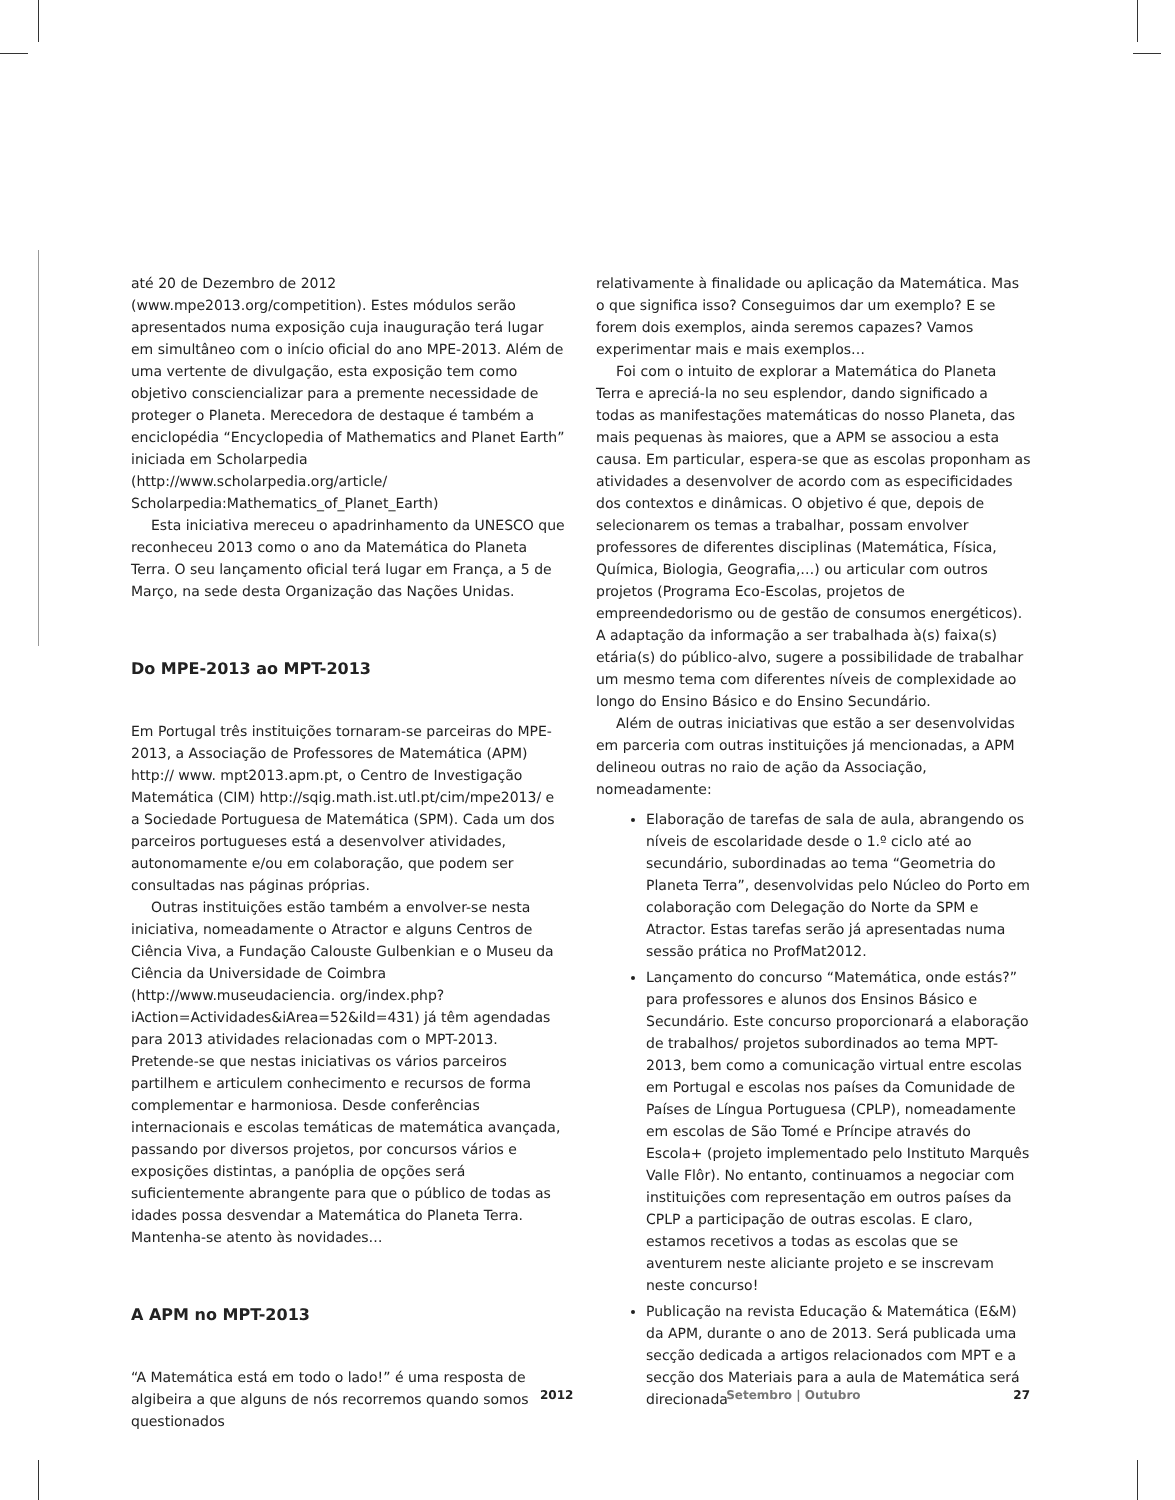até 20 de Dezembro de 2012 (www.mpe2013.org/competition). Estes módulos serão apresentados numa exposição cuja inauguração terá lugar em simultâneo com o início oficial do ano MPE-2013. Além de uma vertente de divulgação, esta exposição tem como objetivo consciencializar para a premente necessidade de proteger o Planeta. Merecedora de destaque é também a enciclopédia “Encyclopedia of Mathematics and Planet Earth” iniciada em Scholarpedia (http://www.scholarpedia.org/article/ Scholarpedia:Mathematics_of_Planet_Earth)
Esta iniciativa mereceu o apadrinhamento da UNESCO que reconheceu 2013 como o ano da Matemática do Planeta Terra. O seu lançamento oficial terá lugar em França, a 5 de Março, na sede desta Organização das Nações Unidas.
Do MPE-2013 ao MPT-2013
Em Portugal três instituições tornaram-se parceiras do MPE-2013, a Associação de Professores de Matemática (APM) http:// www. mpt2013.apm.pt, o Centro de Investigação Matemática (CIM) http://sqig.math.ist.utl.pt/cim/mpe2013/ e a Sociedade Portuguesa de Matemática (SPM). Cada um dos parceiros portugueses está a desenvolver atividades, autonomamente e/ou em colaboração, que podem ser consultadas nas páginas próprias.
Outras instituições estão também a envolver-se nesta iniciativa, nomeadamente o Atractor e alguns Centros de Ciência Viva, a Fundação Calouste Gulbenkian e o Museu da Ciência da Universidade de Coimbra (http://www.museudaciencia. org/index.php?iAction=Actividades&iArea=52&iId=431) já têm agendadas para 2013 atividades relacionadas com o MPT-2013. Pretende-se que nestas iniciativas os vários parceiros partilhem e articulem conhecimento e recursos de forma complementar e harmoniosa. Desde conferências internacionais e escolas temáticas de matemática avançada, passando por diversos projetos, por concursos vários e exposições distintas, a panóplia de opções será suficientemente abrangente para que o público de todas as idades possa desvendar a Matemática do Planeta Terra. Mantenha-se atento às novidades…
A APM no MPT-2013
“A Matemática está em todo o lado!” é uma resposta de algibeira a que alguns de nós recorremos quando somos questionados
relativamente à finalidade ou aplicação da Matemática. Mas o que significa isso? Conseguimos dar um exemplo? E se forem dois exemplos, ainda seremos capazes? Vamos experimentar mais e mais exemplos…
Foi com o intuito de explorar a Matemática do Planeta Terra e apreciá-la no seu esplendor, dando significado a todas as manifestações matemáticas do nosso Planeta, das mais pequenas às maiores, que a APM se associou a esta causa. Em particular, espera-se que as escolas proponham as atividades a desenvolver de acordo com as especificidades dos contextos e dinâmicas. O objetivo é que, depois de selecionarem os temas a trabalhar, possam envolver professores de diferentes disciplinas (Matemática, Física, Química, Biologia, Geografia,…) ou articular com outros projetos (Programa Eco-Escolas, projetos de empreendedorismo ou de gestão de consumos energéticos). A adaptação da informação a ser trabalhada à(s) faixa(s) etária(s) do público-alvo, sugere a possibilidade de trabalhar um mesmo tema com diferentes níveis de complexidade ao longo do Ensino Básico e do Ensino Secundário.
Além de outras iniciativas que estão a ser desenvolvidas em parceria com outras instituições já mencionadas, a APM delineou outras no raio de ação da Associação, nomeadamente:
Elaboração de tarefas de sala de aula, abrangendo os níveis de escolaridade desde o 1.º ciclo até ao secundário, subordinadas ao tema “Geometria do Planeta Terra”, desenvolvidas pelo Núcleo do Porto em colaboração com Delegação do Norte da SPM e Atractor. Estas tarefas serão já apresentadas numa sessão prática no ProfMat2012.
Lançamento do concurso “Matemática, onde estás?” para professores e alunos dos Ensinos Básico e Secundário. Este concurso proporcionará a elaboração de trabalhos/ projetos subordinados ao tema MPT-2013, bem como a comunicação virtual entre escolas em Portugal e escolas nos países da Comunidade de Países de Língua Portuguesa (CPLP), nomeadamente em escolas de São Tomé e Príncipe através do Escola+ (projeto implementado pelo Instituto Marquês Valle Flôr). No entanto, continuamos a negociar com instituições com representação em outros países da CPLP a participação de outras escolas. E claro, estamos recetivos a todas as escolas que se aventurem neste aliciante projeto e se inscrevam neste concurso!
Publicação na revista Educação & Matemática (E&M) da APM, durante o ano de 2013. Será publicada uma secção dedicada a artigos relacionados com MPT e a secção dos Materiais para a aula de Matemática será direcionada
2012 Setembro | Outubro 27